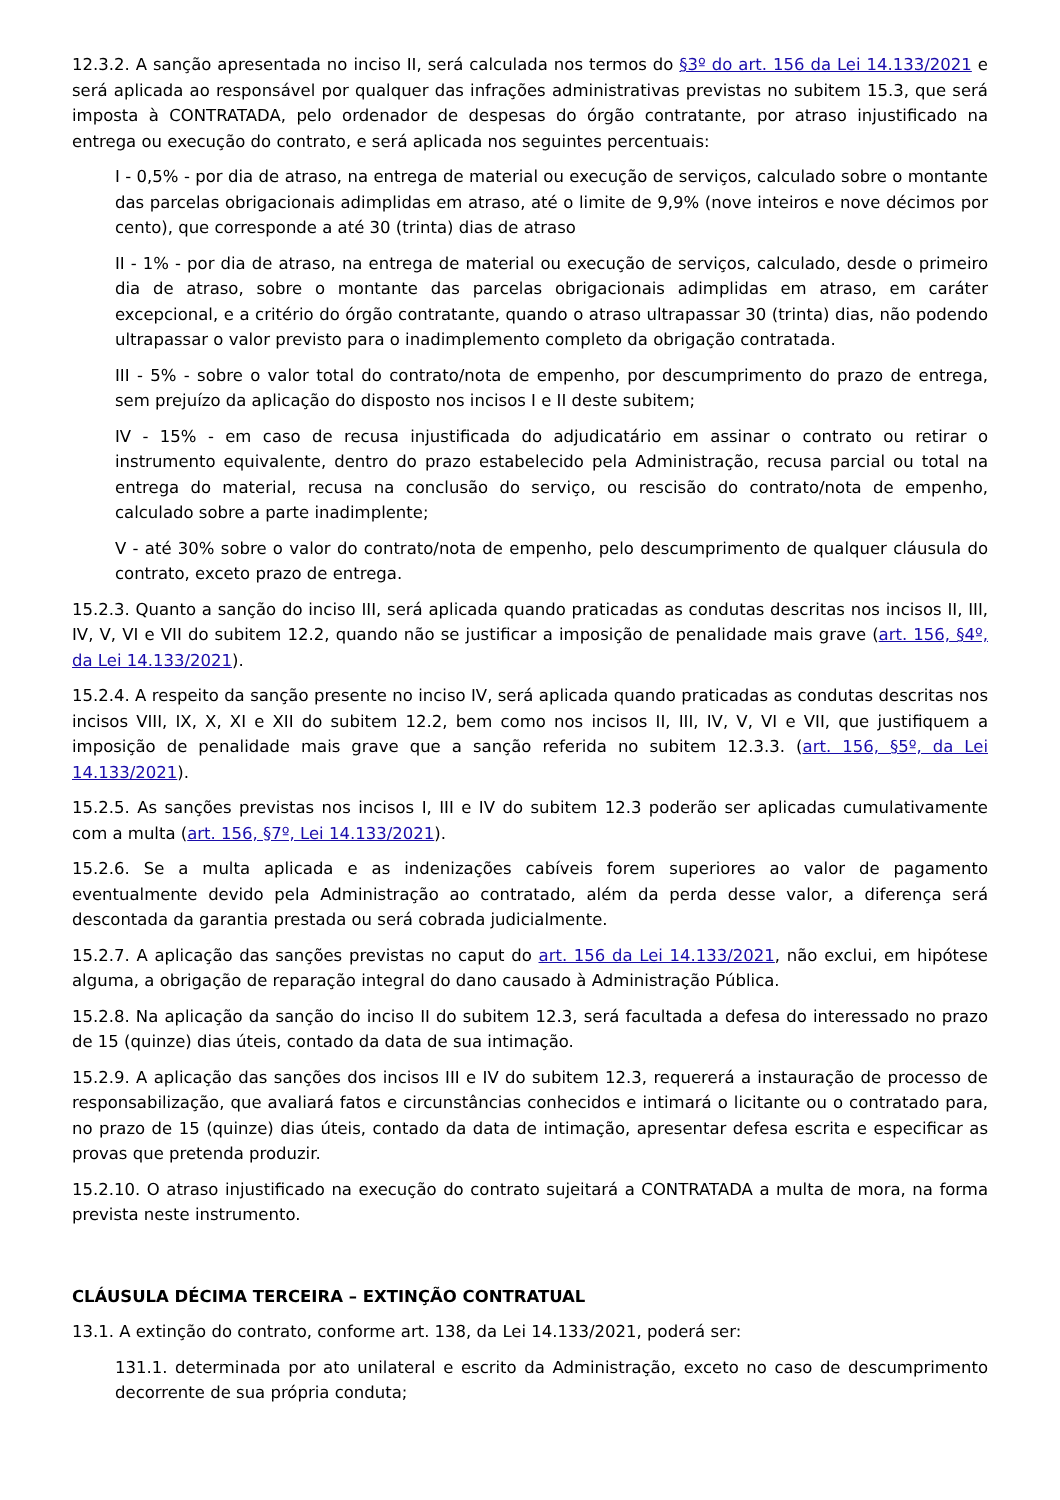12.3.2. A sanção apresentada no inciso II, será calculada nos termos do §3º do art. 156 da Lei 14.133/2021 e será aplicada ao responsável por qualquer das infrações administrativas previstas no subitem 15.3, que será imposta à CONTRATADA, pelo ordenador de despesas do órgão contratante, por atraso injustificado na entrega ou execução do contrato, e será aplicada nos seguintes percentuais:
I - 0,5% - por dia de atraso, na entrega de material ou execução de serviços, calculado sobre o montante das parcelas obrigacionais adimplidas em atraso, até o limite de 9,9% (nove inteiros e nove décimos por cento), que corresponde a até 30 (trinta) dias de atraso
II - 1% - por dia de atraso, na entrega de material ou execução de serviços, calculado, desde o primeiro dia de atraso, sobre o montante das parcelas obrigacionais adimplidas em atraso, em caráter excepcional, e a critério do órgão contratante, quando o atraso ultrapassar 30 (trinta) dias, não podendo ultrapassar o valor previsto para o inadimplemento completo da obrigação contratada.
III - 5% - sobre o valor total do contrato/nota de empenho, por descumprimento do prazo de entrega, sem prejuízo da aplicação do disposto nos incisos I e II deste subitem;
IV - 15% - em caso de recusa injustificada do adjudicatário em assinar o contrato ou retirar o instrumento equivalente, dentro do prazo estabelecido pela Administração, recusa parcial ou total na entrega do material, recusa na conclusão do serviço, ou rescisão do contrato/nota de empenho, calculado sobre a parte inadimplente;
V - até 30% sobre o valor do contrato/nota de empenho, pelo descumprimento de qualquer cláusula do contrato, exceto prazo de entrega.
15.2.3. Quanto a sanção do inciso III, será aplicada quando praticadas as condutas descritas nos incisos II, III, IV, V, VI e VII do subitem 12.2, quando não se justificar a imposição de penalidade mais grave (art. 156, §4º, da Lei 14.133/2021).
15.2.4. A respeito da sanção presente no inciso IV, será aplicada quando praticadas as condutas descritas nos incisos VIII, IX, X, XI e XII do subitem 12.2, bem como nos incisos II, III, IV, V, VI e VII, que justifiquem a imposição de penalidade mais grave que a sanção referida no subitem 12.3.3. (art. 156, §5º, da Lei 14.133/2021).
15.2.5. As sanções previstas nos incisos I, III e IV do subitem 12.3 poderão ser aplicadas cumulativamente com a multa (art. 156, §7º, Lei 14.133/2021).
15.2.6. Se a multa aplicada e as indenizações cabíveis forem superiores ao valor de pagamento eventualmente devido pela Administração ao contratado, além da perda desse valor, a diferença será descontada da garantia prestada ou será cobrada judicialmente.
15.2.7. A aplicação das sanções previstas no caput do art. 156 da Lei 14.133/2021, não exclui, em hipótese alguma, a obrigação de reparação integral do dano causado à Administração Pública.
15.2.8. Na aplicação da sanção do inciso II do subitem 12.3, será facultada a defesa do interessado no prazo de 15 (quinze) dias úteis, contado da data de sua intimação.
15.2.9. A aplicação das sanções dos incisos III e IV do subitem 12.3, requererá a instauração de processo de responsabilização, que avaliará fatos e circunstâncias conhecidos e intimará o licitante ou o contratado para, no prazo de 15 (quinze) dias úteis, contado da data de intimação, apresentar defesa escrita e especificar as provas que pretenda produzir.
15.2.10. O atraso injustificado na execução do contrato sujeitará a CONTRATADA a multa de mora, na forma prevista neste instrumento.
CLÁUSULA DÉCIMA TERCEIRA – EXTINÇÃO CONTRATUAL
13.1. A extinção do contrato, conforme art. 138, da Lei 14.133/2021, poderá ser:
131.1. determinada por ato unilateral e escrito da Administração, exceto no caso de descumprimento decorrente de sua própria conduta;